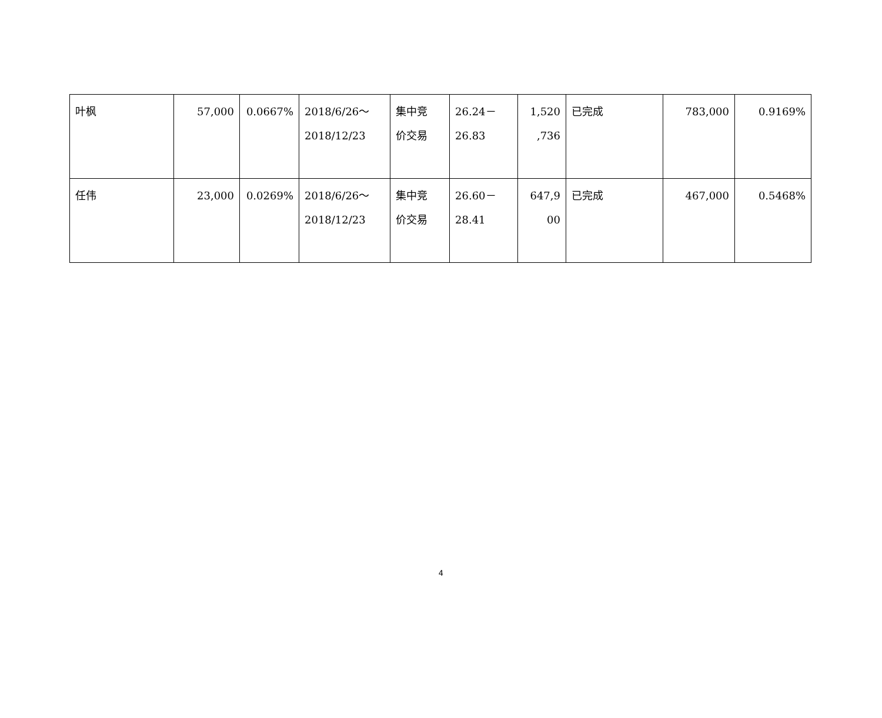| 叶枫 | 57,000 | 0.0667% | 2018/6/26～ 2018/12/23 | 集中竞 价交易 | 26.24－ 26.83 | 1,520 ,736 | 已完成 | 783,000 | 0.9169% |
| 任伟 | 23,000 | 0.0269% | 2018/6/26～ 2018/12/23 | 集中竞 价交易 | 26.60－ 28.41 | 647,9 00 | 已完成 | 467,000 | 0.5468% |
4